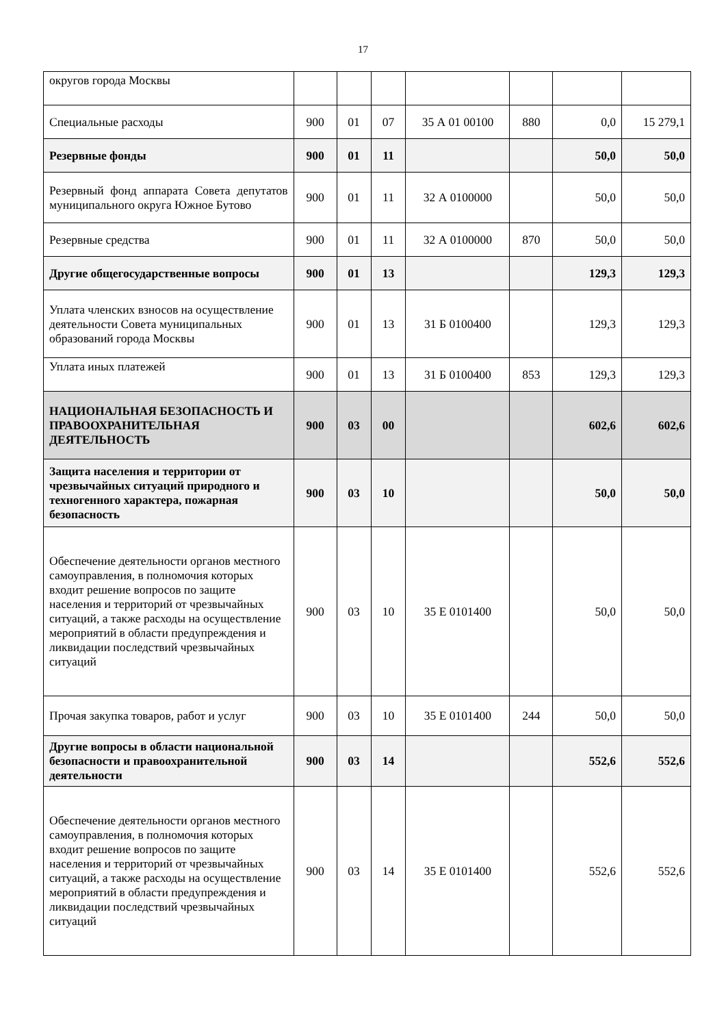17
| округов города Москвы | | | | | | | |
| Специальные расходы | 900 | 01 | 07 | 35 А 01 00100 | 880 | 0,0 | 15 279,1 |
| Резервные фонды | 900 | 01 | 11 | | | 50,0 | 50,0 |
| Резервный фонд аппарата Совета депутатов муниципального округа Южное Бутово | 900 | 01 | 11 | 32 А 0100000 | | 50,0 | 50,0 |
| Резервные средства | 900 | 01 | 11 | 32 А 0100000 | 870 | 50,0 | 50,0 |
| Другие общегосударственные вопросы | 900 | 01 | 13 | | | 129,3 | 129,3 |
| Уплата членских взносов на осуществление деятельности Совета муниципальных образований города Москвы | 900 | 01 | 13 | 31 Б 0100400 | | 129,3 | 129,3 |
| Уплата иных платежей | 900 | 01 | 13 | 31 Б 0100400 | 853 | 129,3 | 129,3 |
| НАЦИОНАЛЬНАЯ БЕЗОПАСНОСТЬ И ПРАВООХРАНИТЕЛЬНАЯ ДЕЯТЕЛЬНОСТЬ | 900 | 03 | 00 | | | 602,6 | 602,6 |
| Защита населения и территории от чрезвычайных ситуаций природного и техногенного характера, пожарная безопасность | 900 | 03 | 10 | | | 50,0 | 50,0 |
| Обеспечение деятельности органов местного самоуправления, в полномочия которых входит решение вопросов по защите населения и территорий от чрезвычайных ситуаций, а также расходы на осуществление мероприятий в области предупреждения и ликвидации последствий чрезвычайных ситуаций | 900 | 03 | 10 | 35 Е 0101400 | | 50,0 | 50,0 |
| Прочая закупка товаров, работ и услуг | 900 | 03 | 10 | 35 Е 0101400 | 244 | 50,0 | 50,0 |
| Другие вопросы в области национальной безопасности и правоохранительной деятельности | 900 | 03 | 14 | | | 552,6 | 552,6 |
| Обеспечение деятельности органов местного самоуправления, в полномочия которых входит решение вопросов по защите населения и территорий от чрезвычайных ситуаций, а также расходы на осуществление мероприятий в области предупреждения и ликвидации последствий чрезвычайных ситуаций | 900 | 03 | 14 | 35 Е 0101400 | | 552,6 | 552,6 |